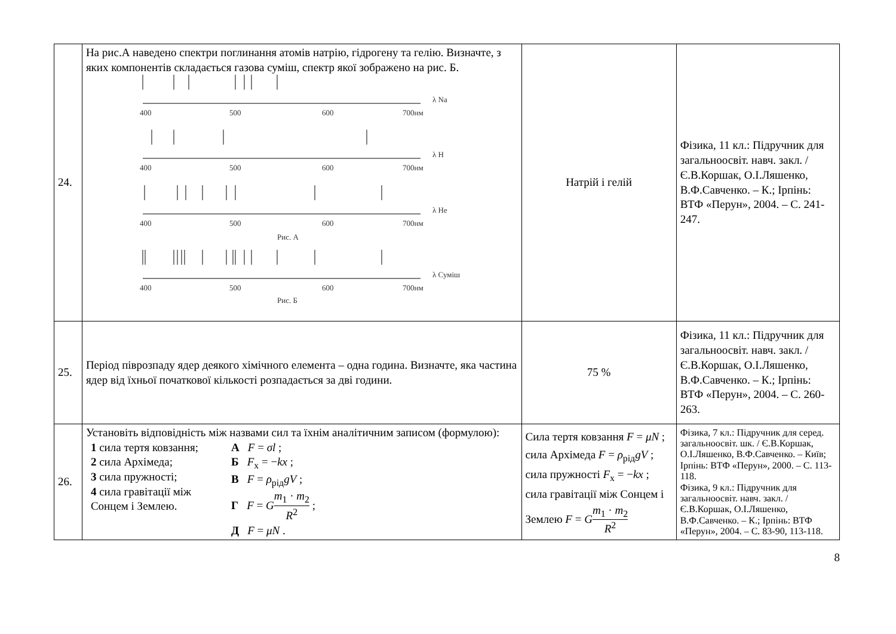| 24. | На рис.А наведено спектри поглинання атомів натрію, гідрогену та гелію. Визначте, з яких компонентів складається газова суміш, спектр якої зображено на рис. Б. λ Na λ H λ He λ Суміш 400 500 600 700нм 400 500 600 700нм 400 500 600 700нм Рис. А 400 500 600 700нм Рис. Б | Натрій і гелій | Фізика, 11 кл.: Підручник для загальноосвіт. навч. закл. / Є.В.Коршак, О.І.Ляшенко, В.Ф.Савченко. – К.; Ірпінь: ВТФ «Перун», 2004. – С. 241-247. |
| 25. | Період піврозпаду ядер деякого хімічного елемента – одна година. Визначте, яка частина ядер від їхньої початкової кількості розпадається за дві години. | 75 % | Фізика, 11 кл.: Підручник для загальноосвіт. навч. закл. / Є.В.Коршак, О.І.Ляшенко, В.Ф.Савченко. – К.; Ірпінь: ВТФ «Перун», 2004. – С. 260-263. |
| 26. | Установіть відповідність між назвами сил та їхнім аналітичним записом (формулою): 1 сила тертя ковзання; 2 сила Архімеда; 3 сила пружності; 4 сила гравітації між Сонцем і Землею. А F = σl ; Б F<sub>x</sub> = − kx ; В F = ρ<sub>рід</sub> gV ; Г F = G m<sub>1</sub> · m<sub>2</sub> R<sup>2</sup> ; Д F = μN . | Сила тертя ковзання F = μN ; сила Архімеда F = ρ<sub>рід</sub> gV ; сила пружності F<sub>x</sub> = − kx ; сила гравітації між Сонцем і Землею F = G m<sub>1</sub> · m<sub>2</sub> R<sup>2</sup> | Фізика, 7 кл.: Підручник для серед. загальноосвіт. шк. / Є.В.Коршак, О.І.Ляшенко, В.Ф.Савченко. – Київ; Ірпінь: ВТФ «Перун», 2000. – С. 113-118. Фізика, 9 кл.: Підручник для загальноосвіт. навч. закл. / Є.В.Коршак, О.І.Ляшенко, В.Ф.Савченко. – К.; Ірпінь: ВТФ «Перун», 2004. – С. 83-90, 113-118. |
8